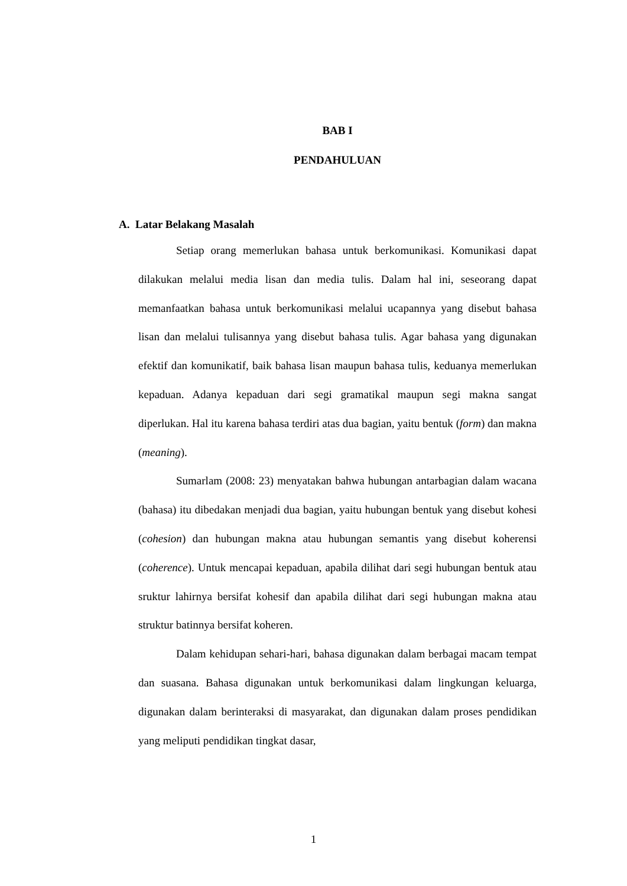BAB I
PENDAHULUAN
A. Latar Belakang Masalah
Setiap orang memerlukan bahasa untuk berkomunikasi. Komunikasi dapat dilakukan melalui media lisan dan media tulis. Dalam hal ini, seseorang dapat memanfaatkan bahasa untuk berkomunikasi melalui ucapannya yang disebut bahasa lisan dan melalui tulisannya yang disebut bahasa tulis. Agar bahasa yang digunakan efektif dan komunikatif, baik bahasa lisan maupun bahasa tulis, keduanya memerlukan kepaduan. Adanya kepaduan dari segi gramatikal maupun segi makna sangat diperlukan. Hal itu karena bahasa terdiri atas dua bagian, yaitu bentuk (form) dan makna (meaning).
Sumarlam (2008: 23) menyatakan bahwa hubungan antarbagian dalam wacana (bahasa) itu dibedakan menjadi dua bagian, yaitu hubungan bentuk yang disebut kohesi (cohesion) dan hubungan makna atau hubungan semantis yang disebut koherensi (coherence). Untuk mencapai kepaduan, apabila dilihat dari segi hubungan bentuk atau sruktur lahirnya bersifat kohesif dan apabila dilihat dari segi hubungan makna atau struktur batinnya bersifat koheren.
Dalam kehidupan sehari-hari, bahasa digunakan dalam berbagai macam tempat dan suasana. Bahasa digunakan untuk berkomunikasi dalam lingkungan keluarga, digunakan dalam berinteraksi di masyarakat, dan digunakan dalam proses pendidikan yang meliputi pendidikan tingkat dasar,
1